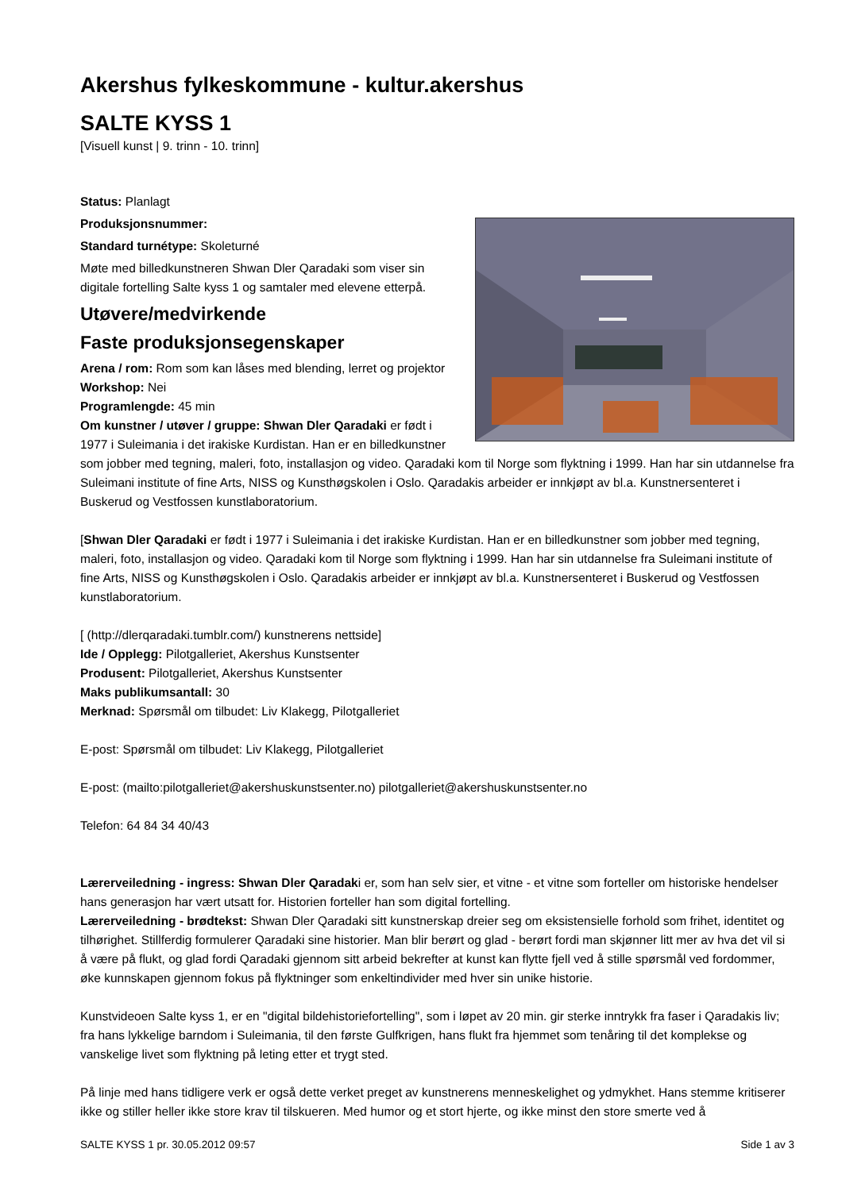Akershus fylkeskommune - kultur.akershus
SALTE KYSS 1
[Visuell kunst | 9. trinn - 10. trinn]
Status: Planlagt
Produksjonsnummer:
Standard turnétype: Skoleturné
Møte med billedkunstneren Shwan Dler Qaradaki som viser sin digitale fortelling Salte kyss 1 og samtaler med elevene etterpå.
Utøvere/medvirkende
Faste produksjonsegenskaper
Arena / rom: Rom som kan låses med blending, lerret og projektor
Workshop: Nei
Programlengde: 45 min
Om kunstner / utøver / gruppe: Shwan Dler Qaradaki er født i 1977 i Suleimania i det irakiske Kurdistan. Han er en billedkunstner som jobber med tegning, maleri, foto, installasjon og video. Qaradaki kom til Norge som flyktning i 1999. Han har sin utdannelse fra Suleimani institute of fine Arts, NISS og Kunsthøgskolen i Oslo. Qaradakis arbeider er innkjøpt av bl.a. Kunstnersenteret i Buskerud og Vestfossen kunstlaboratorium.
[Shwan Dler Qaradaki er født i 1977 i Suleimania i det irakiske Kurdistan. Han er en billedkunstner som jobber med tegning, maleri, foto, installasjon og video. Qaradaki kom til Norge som flyktning i 1999. Han har sin utdannelse fra Suleimani institute of fine Arts, NISS og Kunsthøgskolen i Oslo. Qaradakis arbeider er innkjøpt av bl.a. Kunstnersenteret i Buskerud og Vestfossen kunstlaboratorium.
[ (http://dlerqaradaki.tumblr.com/) kunstnerens nettside]
Ide / Opplegg: Pilotgalleriet, Akershus Kunstsenter
Produsent: Pilotgalleriet, Akershus Kunstsenter
Maks publikumsantall: 30
Merknad: Spørsmål om tilbudet: Liv Klakegg, Pilotgalleriet
E-post: Spørsmål om tilbudet: Liv Klakegg, Pilotgalleriet
E-post: (mailto:pilotgalleriet@akershuskunstsenter.no) pilotgalleriet@akershuskunstsenter.no
Telefon: 64 84 34 40/43
Lærerveiledning - ingress: Shwan Dler Qaradaki er, som han selv sier, et vitne - et vitne som forteller om historiske hendelser hans generasjon har vært utsatt for. Historien forteller han som digital fortelling.
Lærerveiledning - brødtekst: Shwan Dler Qaradaki sitt kunstnerskap dreier seg om eksistensielle forhold som frihet, identitet og tilhørighet. Stillferdig formulerer Qaradaki sine historier. Man blir berørt og glad - berørt fordi man skjønner litt mer av hva det vil si å være på flukt, og glad fordi Qaradaki gjennom sitt arbeid bekrefter at kunst kan flytte fjell ved å stille spørsmål ved fordommer, øke kunnskapen gjennom fokus på flyktninger som enkeltindivider med hver sin unike historie.
Kunstvideoen Salte kyss 1, er en "digital bildehistoriefortelling", som i løpet av 20 min. gir sterke inntrykk fra faser i Qaradakis liv; fra hans lykkelige barndom i Suleimania, til den første Gulfkrigen, hans flukt fra hjemmet som tenåring til det komplekse og vanskelige livet som flyktning på leting etter et trygt sted.
På linje med hans tidligere verk er også dette verket preget av kunstnerens menneskelighet og ydmykhet. Hans stemme kritiserer ikke og stiller heller ikke store krav til tilskueren. Med humor og et stort hjerte, og ikke minst den store smerte ved å
SALTE KYSS 1 pr. 30.05.2012 09:57 Side 1 av 3